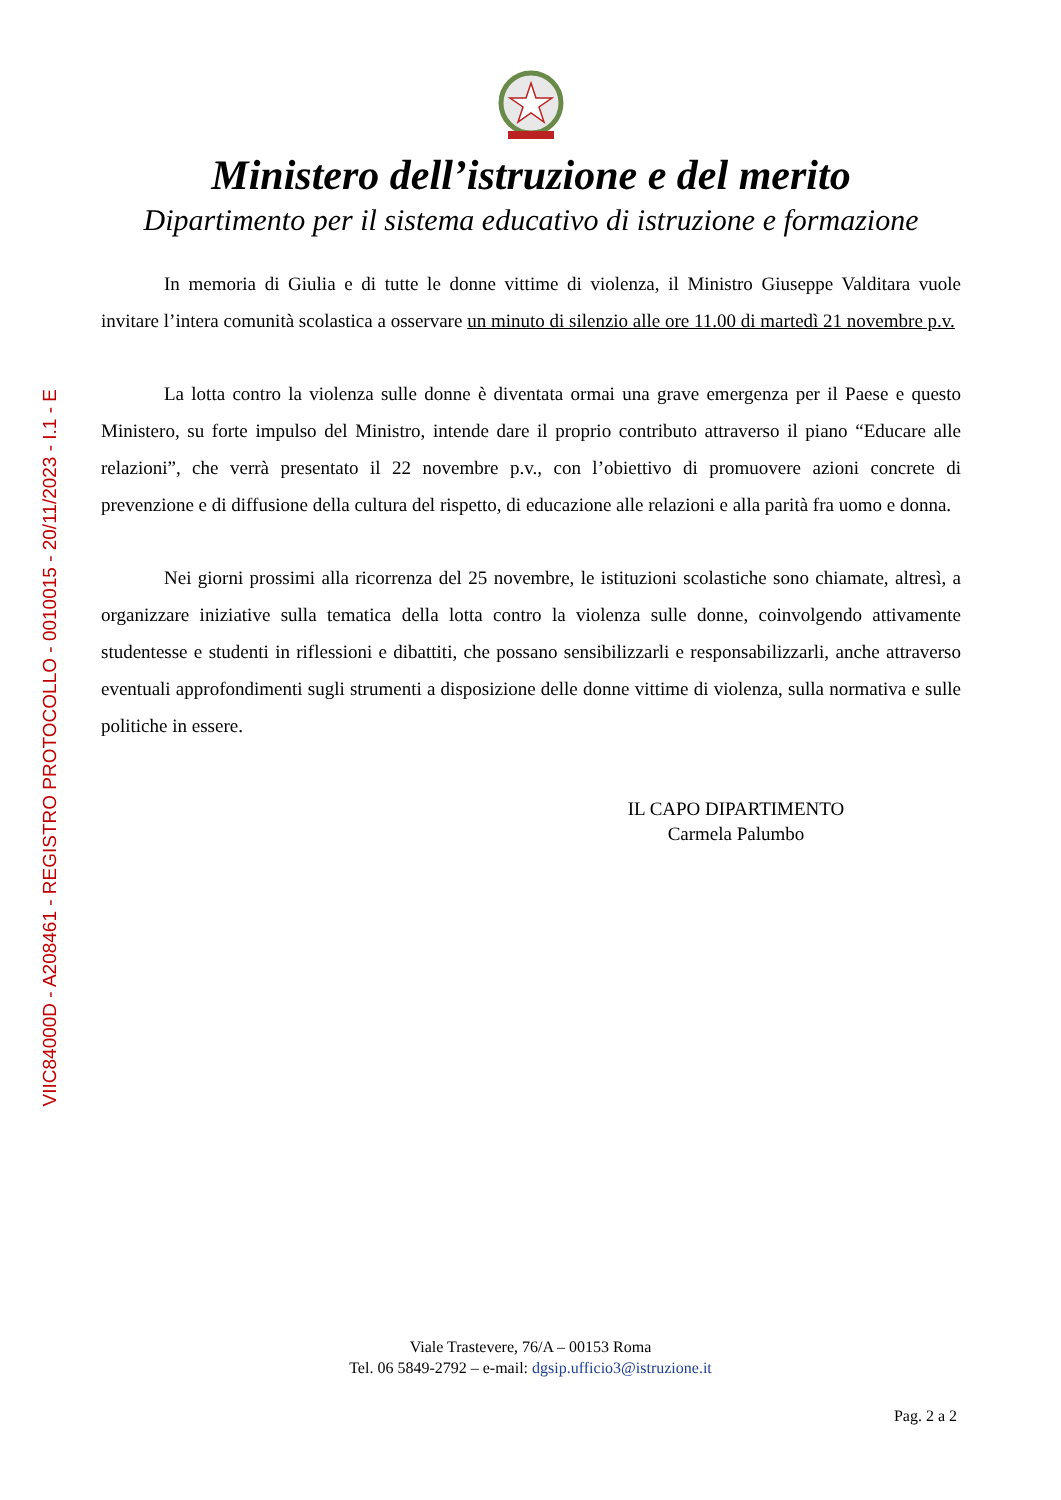VIIC84000D - A208461 - REGISTRO PROTOCOLLO - 0010015 - 20/11/2023 - I.1 - E
Ministero dell’istruzione e del merito
Dipartimento per il sistema educativo di istruzione e formazione
In memoria di Giulia e di tutte le donne vittime di violenza, il Ministro Giuseppe Valditara vuole invitare l’intera comunità scolastica a osservare un minuto di silenzio alle ore 11.00 di martedì 21 novembre p.v.
La lotta contro la violenza sulle donne è diventata ormai una grave emergenza per il Paese e questo Ministero, su forte impulso del Ministro, intende dare il proprio contributo attraverso il piano “Educare alle relazioni”, che verrà presentato il 22 novembre p.v., con l’obiettivo di promuovere azioni concrete di prevenzione e di diffusione della cultura del rispetto, di educazione alle relazioni e alla parità fra uomo e donna.
Nei giorni prossimi alla ricorrenza del 25 novembre, le istituzioni scolastiche sono chiamate, altresì, a organizzare iniziative sulla tematica della lotta contro la violenza sulle donne, coinvolgendo attivamente studentesse e studenti in riflessioni e dibattiti, che possano sensibilizzarli e responsabilizzarli, anche attraverso eventuali approfondimenti sugli strumenti a disposizione delle donne vittime di violenza, sulla normativa e sulle politiche in essere.
IL CAPO DIPARTIMENTO
Carmela Palumbo
Viale Trastevere, 76/A – 00153 Roma
Tel. 06 5849-2792 – e-mail: dgsip.ufficio3@istruzione.it
Pag. 2 a 2